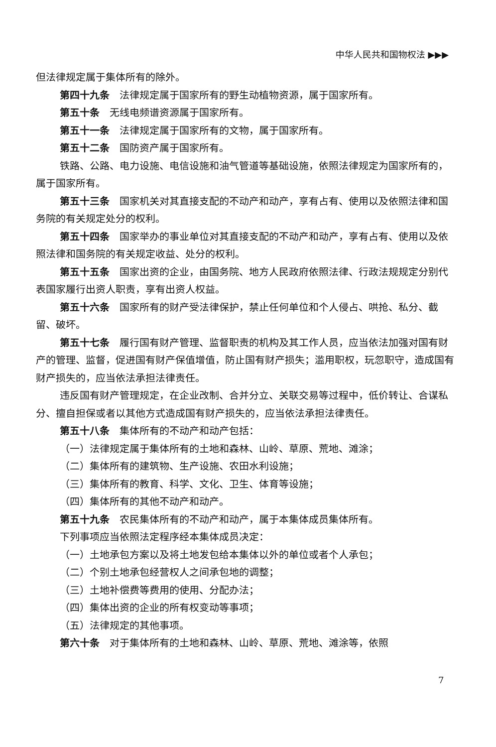中华人民共和国物权法 ▶▶▶
但法律规定属于集体所有的除外。
第四十九条 法律规定属于国家所有的野生动植物资源，属于国家所有。
第五十条 无线电频谱资源属于国家所有。
第五十一条 法律规定属于国家所有的文物，属于国家所有。
第五十二条 国防资产属于国家所有。
铁路、公路、电力设施、电信设施和油气管道等基础设施，依照法律规定为国家所有的，属于国家所有。
第五十三条 国家机关对其直接支配的不动产和动产，享有占有、使用以及依照法律和国务院的有关规定处分的权利。
第五十四条 国家举办的事业单位对其直接支配的不动产和动产，享有占有、使用以及依照法律和国务院的有关规定收益、处分的权利。
第五十五条 国家出资的企业，由国务院、地方人民政府依照法律、行政法规规定分别代表国家履行出资人职责，享有出资人权益。
第五十六条 国家所有的财产受法律保护，禁止任何单位和个人侵占、哄抢、私分、截留、破坏。
第五十七条 履行国有财产管理、监督职责的机构及其工作人员，应当依法加强对国有财产的管理、监督，促进国有财产保值增值，防止国有财产损失；滥用职权，玩忽职守，造成国有财产损失的，应当依法承担法律责任。
违反国有财产管理规定，在企业改制、合并分立、关联交易等过程中，低价转让、合谋私分、擅自担保或者以其他方式造成国有财产损失的，应当依法承担法律责任。
第五十八条 集体所有的不动产和动产包括：
（一）法律规定属于集体所有的土地和森林、山岭、草原、荒地、滩涂；
（二）集体所有的建筑物、生产设施、农田水利设施；
（三）集体所有的教育、科学、文化、卫生、体育等设施；
（四）集体所有的其他不动产和动产。
第五十九条 农民集体所有的不动产和动产，属于本集体成员集体所有。
下列事项应当依照法定程序经本集体成员决定：
（一）土地承包方案以及将土地发包给本集体以外的单位或者个人承包；
（二）个别土地承包经营权人之间承包地的调整；
（三）土地补偿费等费用的使用、分配办法；
（四）集体出资的企业的所有权变动等事项；
（五）法律规定的其他事项。
第六十条 对于集体所有的土地和森林、山岭、草原、荒地、滩涂等，依照
7